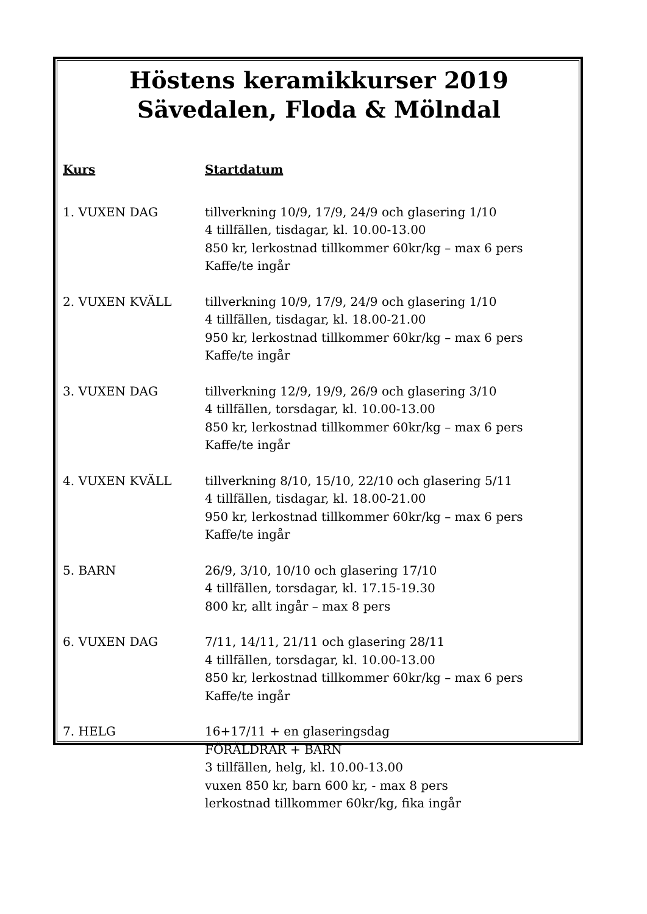Höstens keramikkurser 2019
Sävedalen, Floda & Mölndal
Kurs Startdatum
1. VUXEN DAG tillverkning 10/9, 17/9, 24/9 och glasering 1/10
4 tillfällen, tisdagar, kl. 10.00-13.00
850 kr, lerkostnad tillkommer 60kr/kg – max 6 pers
Kaffe/te ingår
2. VUXEN KVÄLL tillverkning 10/9, 17/9, 24/9 och glasering 1/10
4 tillfällen, tisdagar, kl. 18.00-21.00
950 kr, lerkostnad tillkommer 60kr/kg – max 6 pers
Kaffe/te ingår
3. VUXEN DAG tillverkning 12/9, 19/9, 26/9 och glasering 3/10
4 tillfällen, torsdagar, kl. 10.00-13.00
850 kr, lerkostnad tillkommer 60kr/kg – max 6 pers
Kaffe/te ingår
4. VUXEN KVÄLL tillverkning 8/10, 15/10, 22/10 och glasering 5/11
4 tillfällen, tisdagar, kl. 18.00-21.00
950 kr, lerkostnad tillkommer 60kr/kg – max 6 pers
Kaffe/te ingår
5. BARN 26/9, 3/10, 10/10 och glasering 17/10
4 tillfällen, torsdagar, kl. 17.15-19.30
800 kr, allt ingår – max 8 pers
6. VUXEN DAG 7/11, 14/11, 21/11 och glasering 28/11
4 tillfällen, torsdagar, kl. 10.00-13.00
850 kr, lerkostnad tillkommer 60kr/kg – max 6 pers
Kaffe/te ingår
7. HELG 16+17/11 + en glaseringsdag
FÖRÄLDRAR + BARN
3 tillfällen, helg, kl. 10.00-13.00
vuxen 850 kr, barn 600 kr, - max 8 pers
lerkostnad tillkommer 60kr/kg, fika ingår